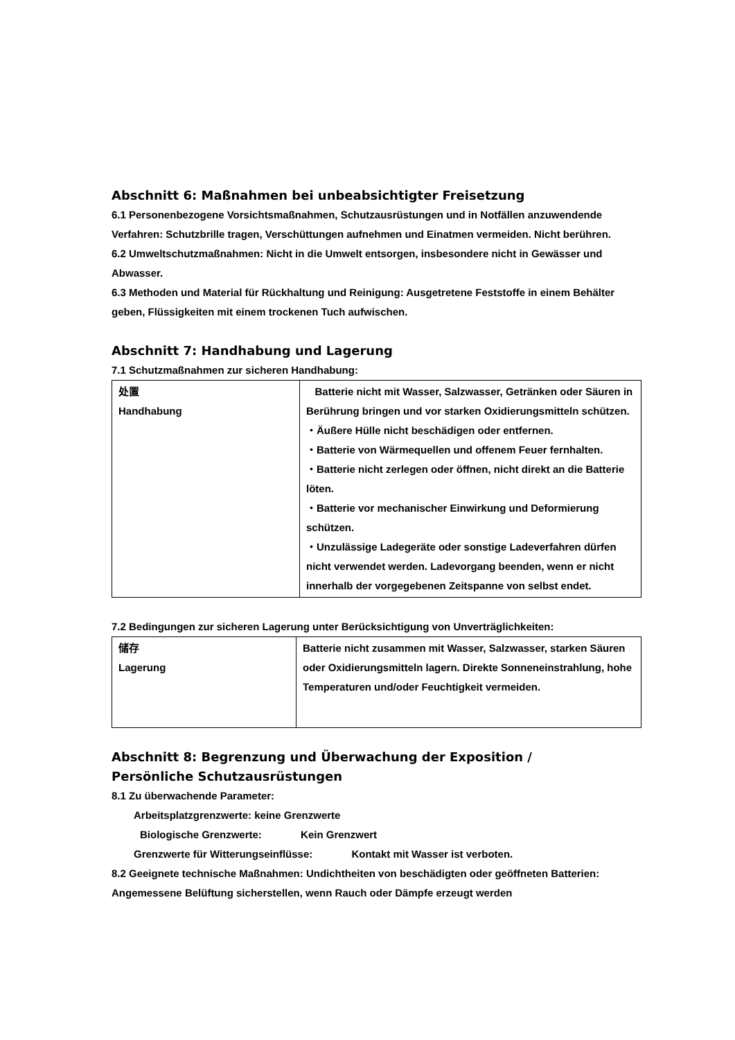Abschnitt 6: Maßnahmen bei unbeabsichtigter Freisetzung
6.1 Personenbezogene Vorsichtsmaßnahmen, Schutzausrüstungen und in Notfällen anzuwendende Verfahren: Schutzbrille tragen, Verschüttungen aufnehmen und Einatmen vermeiden. Nicht berühren.
6.2 Umweltschutzmaßnahmen: Nicht in die Umwelt entsorgen, insbesondere nicht in Gewässer und Abwasser.
6.3 Methoden und Material für Rückhaltung und Reinigung: Ausgetretene Feststoffe in einem Behälter geben, Flüssigkeiten mit einem trockenen Tuch aufwischen.
Abschnitt 7: Handhabung und Lagerung
7.1 Schutzmaßnahmen zur sicheren Handhabung:
| 处置 Handhabung | Batterie nicht mit Wasser, Salzwasser, Getränken oder Säuren in Berührung bringen und vor starken Oxidierungsmitteln schützen. ・Äußere Hülle nicht beschädigen oder entfernen. ・Batterie von Wärmequellen und offenem Feuer fernhalten. ・Batterie nicht zerlegen oder öffnen, nicht direkt an die Batterie löten. ・Batterie vor mechanischer Einwirkung und Deformierung schützen. ・Unzulässige Ladegeräte oder sonstige Ladeverfahren dürfen nicht verwendet werden. Ladevorgang beenden, wenn er nicht innerhalb der vorgegebenen Zeitspanne von selbst endet. |
7.2 Bedingungen zur sicheren Lagerung unter Berücksichtigung von Unverträglichkeiten:
| 储存 Lagerung | Batterie nicht zusammen mit Wasser, Salzwasser, starken Säuren oder Oxidierungsmitteln lagern. Direkte Sonneneinstrahlung, hohe Temperaturen und/oder Feuchtigkeit vermeiden. |
Abschnitt 8: Begrenzung und Überwachung der Exposition /
Persönliche Schutzausrüstungen
8.1 Zu überwachende Parameter:
Arbeitsplatzgrenzwerte: keine Grenzwerte
Biologische Grenzwerte: Kein Grenzwert
Grenzwerte für Witterungseinflüsse: Kontakt mit Wasser ist verboten.
8.2 Geeignete technische Maßnahmen: Undichtheiten von beschädigten oder geöffneten Batterien: Angemessene Belüftung sicherstellen, wenn Rauch oder Dämpfe erzeugt werden